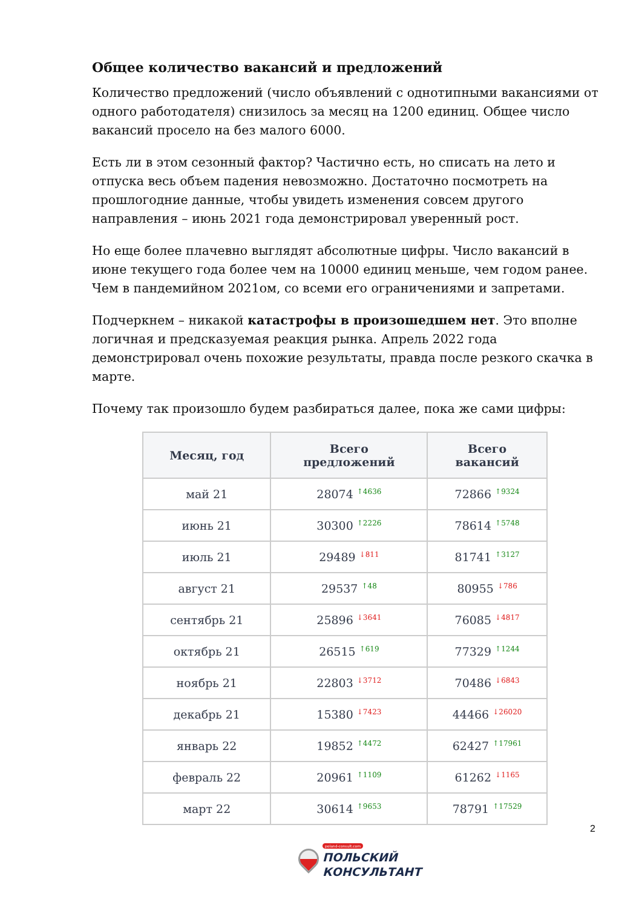Общее количество вакансий и предложений
Количество предложений (число объявлений с однотипными вакансиями от одного работодателя) снизилось за месяц на 1200 единиц. Общее число вакансий просело на без малого 6000.
Есть ли в этом сезонный фактор? Частично есть, но списать на лето и отпуска весь объем падения невозможно. Достаточно посмотреть на прошлогодние данные, чтобы увидеть изменения совсем другого направления – июнь 2021 года демонстрировал уверенный рост.
Но еще более плачевно выглядят абсолютные цифры. Число вакансий в июне текущего года более чем на 10000 единиц меньше, чем годом ранее. Чем в пандемийном 2021ом, со всеми его ограничениями и запретами.
Подчеркнем – никакой катастрофы в произошедшем нет. Это вполне логичная и предсказуемая реакция рынка. Апрель 2022 года демонстрировал очень похожие результаты, правда после резкого скачка в марте.
Почему так произошло будем разбираться далее, пока же сами цифры:
| Месяц, год | Всего предложений | Всего вакансий |
| --- | --- | --- |
| май 21 | 28074 <sup>↑4636</sup> | 72866 <sup>↑9324</sup> |
| июнь 21 | 30300 <sup>↑2226</sup> | 78614 <sup>↑5748</sup> |
| июль 21 | 29489 <sup>↓811</sup> | 81741 <sup>↑3127</sup> |
| август 21 | 29537 <sup>↑48</sup> | 80955 <sup>↓786</sup> |
| сентябрь 21 | 25896 <sup>↓3641</sup> | 76085 <sup>↓4817</sup> |
| октябрь 21 | 26515 <sup>↑619</sup> | 77329 <sup>↑1244</sup> |
| ноябрь 21 | 22803 <sup>↓3712</sup> | 70486 <sup>↓6843</sup> |
| декабрь 21 | 15380 <sup>↓7423</sup> | 44466 <sup>↓26020</sup> |
| январь 22 | 19852 <sup>↑4472</sup> | 62427 <sup>↑17961</sup> |
| февраль 22 | 20961 <sup>↑1109</sup> | 61262 <sup>↓1165</sup> |
| март 22 | 30614 <sup>↑9653</sup> | 78791 <sup>↑17529</sup> |
2
poland-consult.com
ПОЛЬСКИЙ
КОНСУЛЬТАНТ